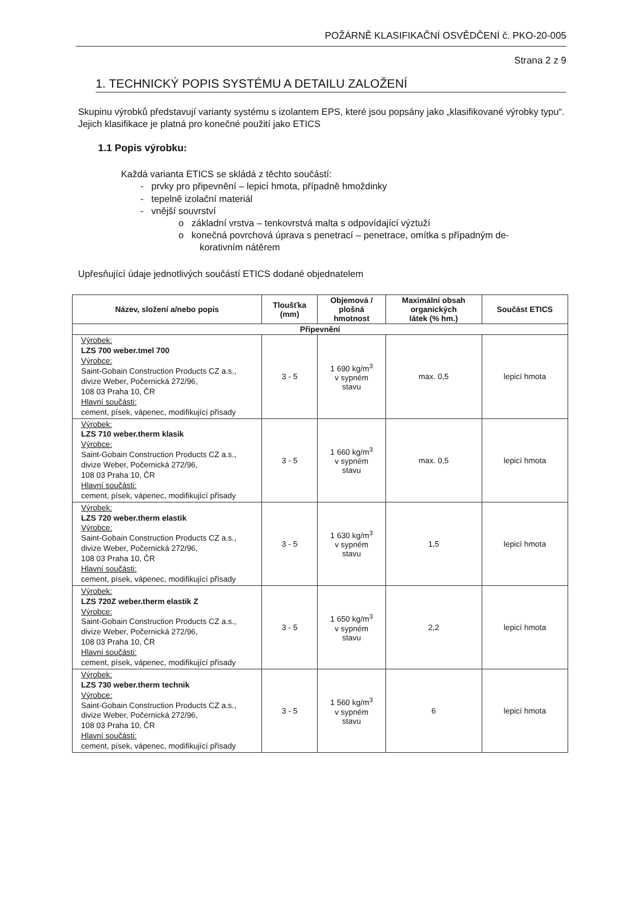POŽÁRNĚ KLASIFIKAČNÍ OSVĚDČENÍ č. PKO-20-005
Strana 2 z 9
1. TECHNICKÝ POPIS SYSTÉMU A DETAILU ZALOŽENÍ
Skupinu výrobků představují varianty systému s izolantem EPS, které jsou popsány jako „klasifikované výrobky typu“. Jejich klasifikace je platná pro konečné použití jako ETICS
1.1 Popis výrobku:
Každá varianta ETICS se skládá z těchto součástí:
- prvky pro připevnění – lepicí hmota, případně hmoždinky
- tepelně izolační materiál
- vnější souvrství
o základní vrstva – tenkovrstvá malta s odpovídající výztuží
o konečná povrchová úprava s penetrací – penetrace, omítka s případným de-
korativním nátěrem
Upřesňující údaje jednotlivých součástí ETICS dodané objednatelem
| Název, složení a/nebo popis | Tloušťka (mm) | Objemová / plošná hmotnost | Maximální obsah organických látek (% hm.) | Součást ETICS |
| --- | --- | --- | --- | --- |
| Připevnění | | | | |
| Výrobek: LZS 700 weber.tmel 700 Výrobce: Saint-Gobain Construction Products CZ a.s., divize Weber, Počernická 272/96, 108 03 Praha 10, ČR Hlavní součásti: cement, písek, vápenec, modifikující přísady | 3 - 5 | 1 690 kg/m<sup>3</sup> v sypném stavu | max. 0,5 | lepicí hmota |
| Výrobek: LZS 710 weber.therm klasik Výrobce: Saint-Gobain Construction Products CZ a.s., divize Weber, Počernická 272/96, 108 03 Praha 10, ČR Hlavní součásti: cement, písek, vápenec, modifikující přísady | 3 - 5 | 1 660 kg/m<sup>3</sup> v sypném stavu | max. 0,5 | lepicí hmota |
| Výrobek: LZS 720 weber.therm elastik Výrobce: Saint-Gobain Construction Products CZ a.s., divize Weber, Počernická 272/96, 108 03 Praha 10, ČR Hlavní součásti: cement, písek, vápenec, modifikující přísady | 3 - 5 | 1 630 kg/m<sup>3</sup> v sypném stavu | 1,5 | lepicí hmota |
| Výrobek: LZS 720Z weber.therm elastik Z Výrobce: Saint-Gobain Construction Products CZ a.s., divize Weber, Počernická 272/96, 108 03 Praha 10, ČR Hlavní součásti: cement, písek, vápenec, modifikující přísady | 3 - 5 | 1 650 kg/m<sup>3</sup> v sypném stavu | 2,2 | lepicí hmota |
| Výrobek: LZS 730 weber.therm technik Výrobce: Saint-Gobain Construction Products CZ a.s., divize Weber, Počernická 272/96, 108 03 Praha 10, ČR Hlavní součásti: cement, písek, vápenec, modifikující přísady | 3 - 5 | 1 560 kg/m<sup>3</sup> v sypném stavu | 6 | lepicí hmota |